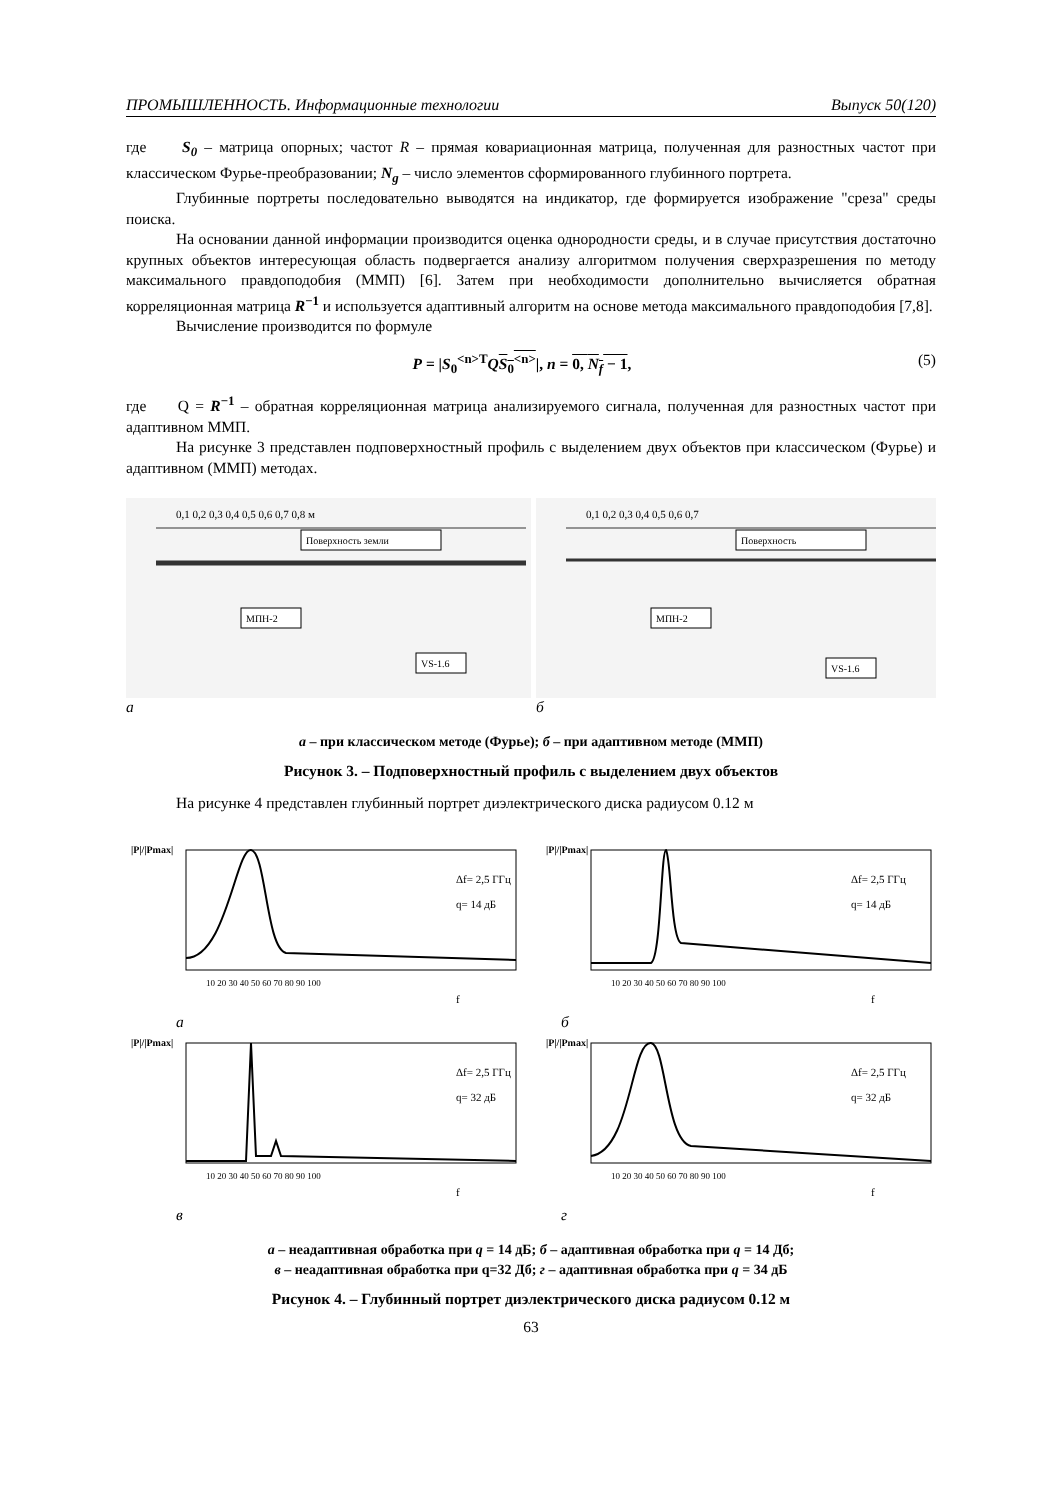ПРОМЫШЛЕННОСТЬ. Информационные технологии Выпуск 50(120)
где S<sub>0</sub> – матрица опорных; частот R – прямая ковариационная матрица, полученная для разностных частот при классическом Фурье-преобразовании; N<sub>g</sub> – число элементов сформированного глубинного портрета.
Глубинные портреты последовательно выводятся на индикатор, где формируется изображение "среза" среды поиска.
На основании данной информации производится оценка однородности среды, и в случае присутствия достаточно крупных объектов интересующая область подвергается анализу алгоритмом получения сверхразрешения по методу максимального правдоподобия (ММП) [6]. Затем при необходимости дополнительно вычисляется обратная корреляционная матрица R<sup>−1</sup> и используется адаптивный алгоритм на основе метода максимального правдоподобия [7,8].
Вычисление производится по формуле
P = |S<sub>0</sub><sup><n>T</sup>QS<sub>0</sub><sup><n></sup>|, n = 0, N<sub>f</sub> − 1, (5)
где Q = R<sup>−1</sup> – обратная корреляционная матрица анализируемого сигнала, полученная для разностных частот при адаптивном ММП.
На рисунке 3 представлен подповерхностный профиль с выделением двух объектов при классическом (Фурье) и адаптивном (ММП) методах.
0,1 0,2 0,3 0,4 0,5 0,6 0,7 0,8 м
Поверхность земли
МПН-2
VS-1.6
а
0,1 0,2 0,3 0,4 0,5 0,6 0,7
Поверхность
МПН-2
VS-1.6
б
а – при классическом методе (Фурье); б – при адаптивном методе (ММП)
Рисунок 3. – Подповерхностный профиль с выделением двух объектов
На рисунке 4 представлен глубинный портрет диэлектрического диска радиусом 0.12 м
|P|/|Pmax|
Δf= 2,5 ГГц
q= 14 дБ
10 20 30 40 50 60 70 80 90 100
f
а
|P|/|Pmax|
Δf= 2,5 ГГц
q= 14 дБ
10 20 30 40 50 60 70 80 90 100
f
б
|P|/|Pmax|
Δf= 2,5 ГГц
q= 32 дБ
10 20 30 40 50 60 70 80 90 100
f
в
|P|/|Pmax|
Δf= 2,5 ГГц
q= 32 дБ
10 20 30 40 50 60 70 80 90 100
f
г
а – неадаптивная обработка при q = 14 дБ; б – адаптивная обработка при q = 14 Дб;
в – неадаптивная обработка при q=32 Дб; г – адаптивная обработка при q = 34 дБ
Рисунок 4. – Глубинный портрет диэлектрического диска радиусом 0.12 м
63